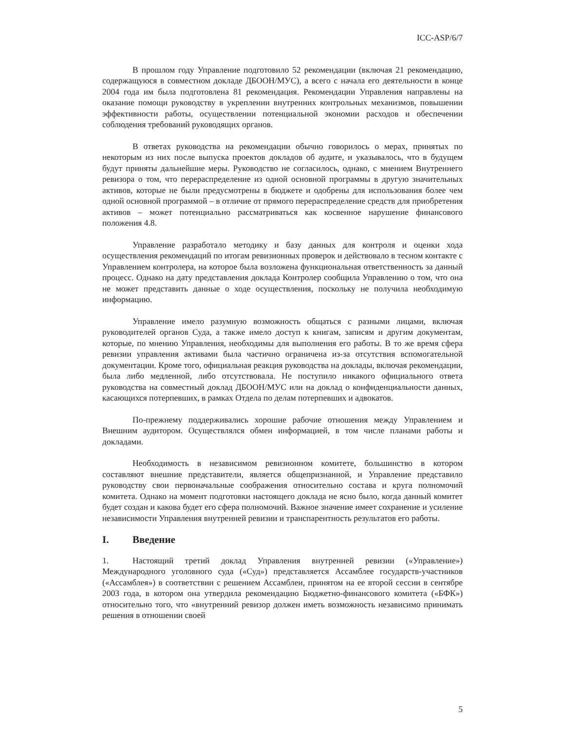ICC-ASP/6/7
В прошлом году Управление подготовило 52 рекомендации (включая 21 рекомендацию, содержащуюся в совместном докладе ДБООН/МУС), а всего с начала его деятельности в конце 2004 года им была подготовлена 81 рекомендация. Рекомендации Управления направлены на оказание помощи руководству в укреплении внутренних контрольных механизмов, повышении эффективности работы, осуществлении потенциальной экономии расходов и обеспечении соблюдения требований руководящих органов.
В ответах руководства на рекомендации обычно говорилось о мерах, принятых по некоторым из них после выпуска проектов докладов об аудите, и указывалось, что в будущем будут приняты дальнейшие меры. Руководство не согласилось, однако, с мнением Внутреннего ревизора о том, что перераспределение из одной основной программы в другую значительных активов, которые не были предусмотрены в бюджете и одобрены для использования более чем одной основной программой – в отличие от прямого перераспределение средств для приобретения активов – может потенциально рассматриваться как косвенное нарушение финансового положения 4.8.
Управление разработало методику и базу данных для контроля и оценки хода осуществления рекомендаций по итогам ревизионных проверок и действовало в тесном контакте с Управлением контролера, на которое была возложена функциональная ответственность за данный процесс. Однако на дату представления доклада Контролер сообщила Управлению о том, что она не может представить данные о ходе осуществления, поскольку не получила необходимую информацию.
Управление имело разумную возможность общаться с разными лицами, включая руководителей органов Суда, а также имело доступ к книгам, записям и другим документам, которые, по мнению Управления, необходимы для выполнения его работы. В то же время сфера ревизии управления активами была частично ограничена из-за отсутствия вспомогательной документации. Кроме того, официальная реакция руководства на доклады, включая рекомендации, была либо медленной, либо отсутствовала. Не поступило никакого официального ответа руководства на совместный доклад ДБООН/МУС или на доклад о конфиденциальности данных, касающихся потерпевших, в рамках Отдела по делам потерпевших и адвокатов.
По-прежнему поддерживались хорошие рабочие отношения между Управлением и Внешним аудитором. Осуществлялся обмен информацией, в том числе планами работы и докладами.
Необходимость в независимом ревизионном комитете, большинство в котором составляют внешние представители, является общепризнанной, и Управление представило руководству свои первоначальные соображения относительно состава и круга полномочий комитета. Однако на момент подготовки настоящего доклада не ясно было, когда данный комитет будет создан и какова будет его сфера полномочий. Важное значение имеет сохранение и усиление независимости Управления внутренней ревизии и транспарентность результатов его работы.
I. Введение
1. Настоящий третий доклад Управления внутренней ревизии («Управление») Международного уголовного суда («Суд») представляется Ассамблее государств-участников («Ассамблея») в соответствии с решением Ассамблеи, принятом на ее второй сессии в сентябре 2003 года, в котором она утвердила рекомендацию Бюджетно-финансового комитета («БФК») относительно того, что «внутренний ревизор должен иметь возможность независимо принимать решения в отношении своей
5